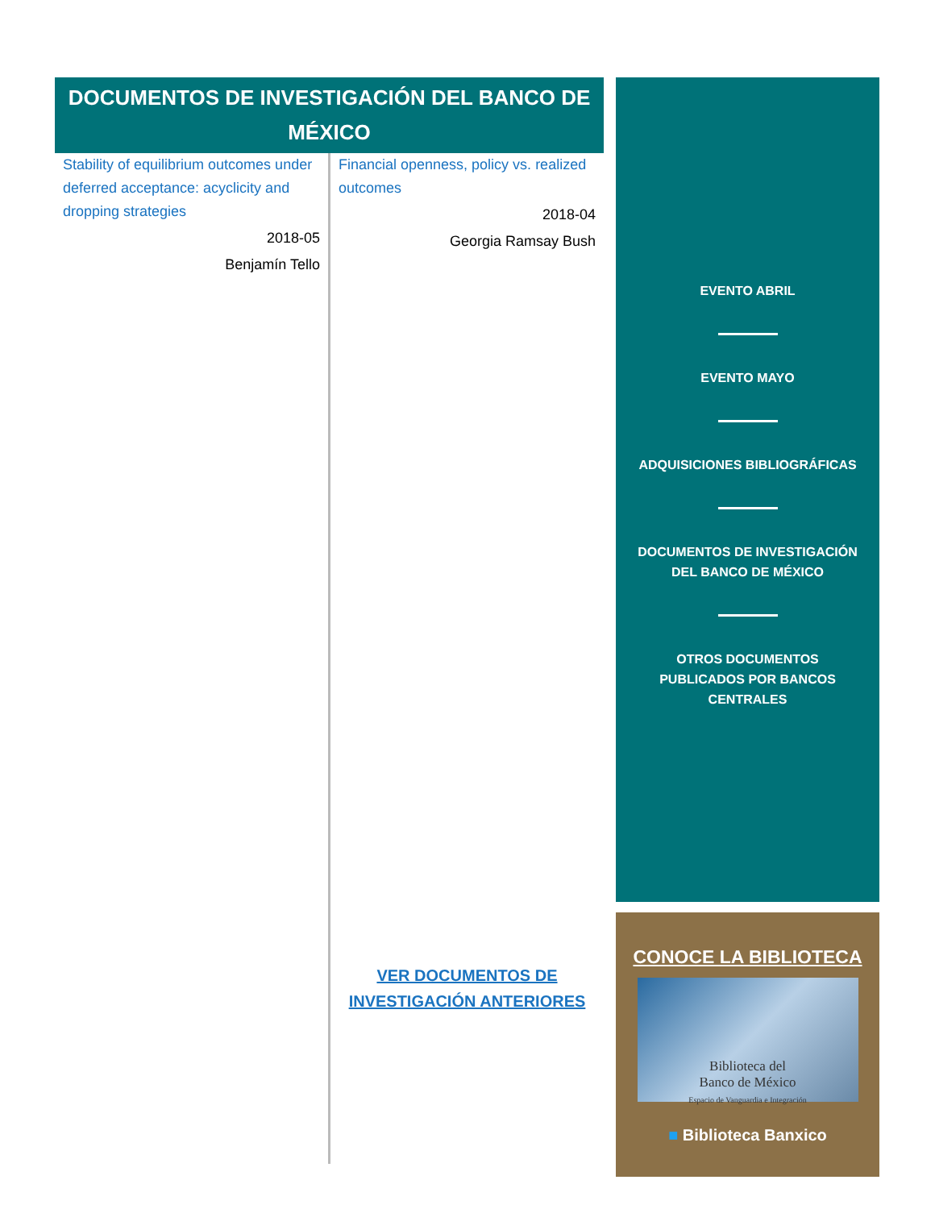DOCUMENTOS DE INVESTIGACIÓN DEL BANCO DE MÉXICO
Stability of equilibrium outcomes under deferred acceptance: acyclicity and dropping strategies
2018-05
Benjamín Tello
Financial openness, policy vs. realized outcomes
2018-04
Georgia Ramsay Bush
VER DOCUMENTOS DE INVESTIGACIÓN ANTERIORES
EVENTO ABRIL
EVENTO MAYO
ADQUISICIONES BIBLIOGRÁFICAS
DOCUMENTOS DE INVESTIGACIÓN
DEL BANCO DE MÉXICO
OTROS DOCUMENTOS
PUBLICADOS POR BANCOS
CENTRALES
CONOCE LA BIBLIOTECA
Biblioteca del
Banco de México
Espacio de Vanguardia e Integración
■ Biblioteca Banxico